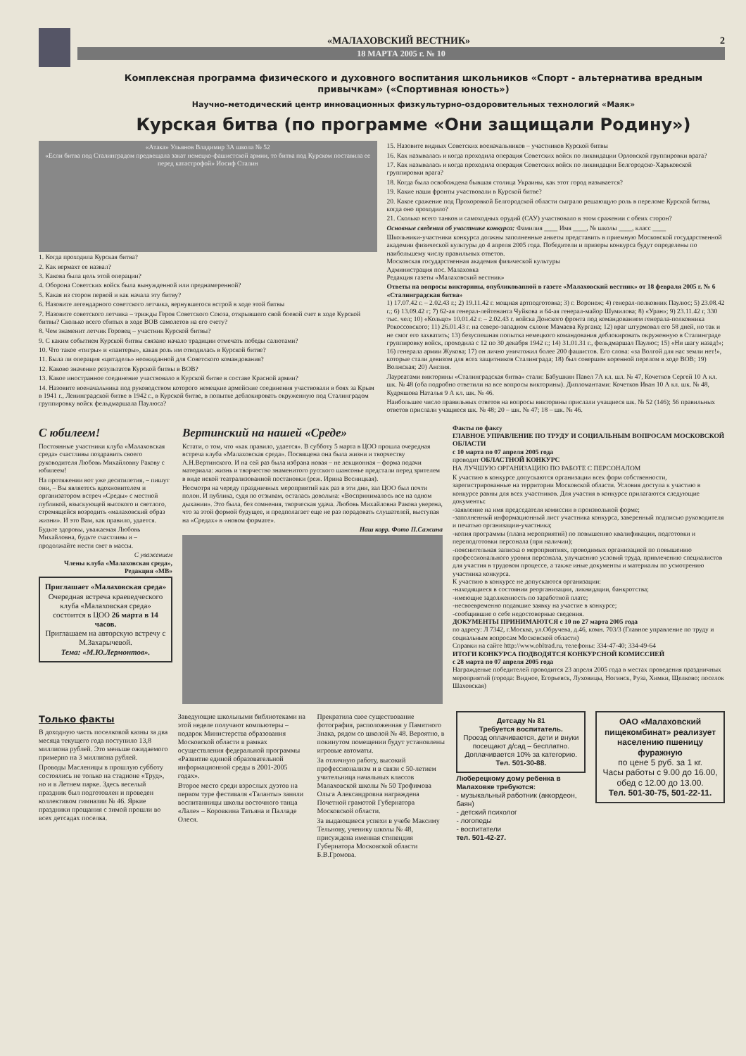«МАЛАХОВСКИЙ ВЕСТНИК» 2
18 МАРТА 2005 г. № 10
Комплексная программа физического и духовного воспитания школьников «Спорт - альтернатива вредным привычкам» («Спортивная юность»)
Научно-методический центр инновационных физкультурно-оздоровительных технологий «Маяк»
Курская битва (по программе «Они защищали Родину»)
«Атака» Ульянов Владимир 3А школа № 52
«Если битва под Сталинградом предвещала закат немецко-фашистской армии, то битва под Курском поставила ее перед катастрофой» Иосиф Сталин
1. Когда проходила Курская битва?
2. Как вермахт ее назвал?
3. Какова была цель этой операции?
4. Оборона Советских войск была вынужденной или преднамеренной?
5. Какая из сторон первой и как начала эту битву?
6. Назовите легендарного советского летчика, вернувшегося встрой в ходе этой битвы
7. Назовите советского летчика – трижды Героя Советского Союза, открывшего свой боевой счет в ходе Курской битвы? Сколько всего сбитых в ходе ВОВ самолетов на его счету?
8. Чем знаменит летчик Горовец – участник Курской битвы?
9. С каким событием Курской битвы связано начало традиции отмечать победы салютами?
10. Что такое «тигры» и «пантеры», какая роль им отводилась в Курской битве?
11. Была ли операция «цитадель» неожиданной для Советского командования?
12. Каково значение результатов Курской битвы в ВОВ?
13. Какое иностранное соединение участвовало в Курской битве в составе Красной армии?
14. Назовите военачальника под руководством которого немецкие армейские соединения участвовали в боях за Крым в 1941 г., Ленинградской битве в 1942 г., в Курской битве, в попытке деблокировать окруженную под Сталинградом группировку войск фельдмаршала Паулюса?
15. Назовите видных Советских военачальников – участников Курской битвы
16. Как называлась и когда проходила операция Советских войск по ликвидации Орловской группировки врага?
17. Как называлась и когда проходила операция Советских войск по ликвидации Белгородско-Харьковской группировки врага?
18. Когда была освобождена бывшая столица Украины, как этот город называется?
19. Какие наши фронты участвовали в Курской битве?
20. Какое сражение под Прохоровкой Белгородской области сыграло решающую роль в переломе Курской битвы, когда оно проходило?
21. Сколько всего танков и самоходных орудий (САУ) участвовало в этом сражении с обеих сторон?
Основные сведения об участнике конкурса: Фамилия ____ Имя ____, № школы ____, класс ____
Школьники-участники конкурса должны заполненные анкеты представить в приемную Московской государственной академии физической культуры до 4 апреля 2005 года. Победители и призеры конкурса будут определены по наибольшему числу правильных ответов.
Московская государственная академия физической культуры
Администрация пос. Малаховка
Редакция газеты «Малаховский вестник»
Ответы на вопросы викторины, опубликованной в газете «Малаховский вестник» от 18 февраля 2005 г. № 6 «Сталинградская битва»
1) 17.07.42 г. – 2.02.43 г.; 2) 19.11.42 г. мощная артподготовка; 3) г. Воронеж; 4) генерал-полковник Паулюс; 5) 23.08.42 г.; 6) 13.09.42 г; 7) 62-ая генерал-лейтенанта Чуйкова и 64-ая генерал-майор Шумилова; 8) «Уран»; 9) 23.11.42 г, 330 тыс. чел; 10) «Кольцо» 10.01.42 г. – 2.02.43 г. войска Донского фронта под командованием генерала-полковника Рокоссовского; 11) 26.01.43 г. на северо-западном склоне Мамаева Кургана; 12) враг штурмовал его 58 дней, но так и не смог его захватить; 13) безуспешная попытка немецкого командования деблокировать окруженную в Сталинграде группировку войск, проходила с 12 по 30 декабря 1942 г.; 14) 31.01.31 г., фельдмаршал Паулюс; 15) «Ни шагу назад!»; 16) генерала армии Жукова; 17) он лично уничтожил более 200 фашистов. Его слова: «за Волгой для нас земли нет!», которые стали девизом для всех защитников Сталинграда; 18) был совершен коренной перелом в ходе ВОВ; 19) Волжская; 20) Англия.
Лауреатами викторины «Сталинградская битва» стали: Бабушкин Павел 7А кл. шл. № 47, Кочетков Сергей 10 А кл. шк. № 48 (оба подробно ответили на все вопросы викторины). Дипломантами: Кочетков Иван 10 А кл. шк. № 48, Кудряшова Наталья 9 А кл. шк. № 46.
Наибольшее число правильных ответов на вопросы викторины прислали учащиеся шк. № 52 (146); 56 правильных ответов прислали учащиеся шк. № 48; 20 – шк. № 47; 18 – шк. № 46.
С юбилеем!
Постоянные участники клуба «Малаховская среда» счастливы поздравить своего руководителя Любовь Михайловну Ракову с юбилеем!
На протяжении вот уже десятилетия, – пишут они, – Вы являетесь вдохновителем и организатором встреч «Среды» с местной публикой, взыскующей высокого и светлого, стремящейся возродить «малаховский образ жизни». И это Вам, как правило, удается.
Будьте здоровы, уважаемая Любовь Михайловна, будьте счастливы и – продолжайте нести свет в массы.
С уважением
Члены клуба «Малаховская среда», Редакция «МВ»
Приглашает «Малаховская среда»
Очередная встреча краеведческого клуба «Малаховская среда» состоится в ЦОО 26 марта в 14 часов.
Приглашаем на авторскую встречу с М.Захарычевой.
Тема: «М.Ю.Лермонтов».
Вертинский на нашей «Среде»
Кстати, о том, что «как правило, удается». В субботу 5 марта в ЦОО прошла очередная встреча клуба «Малаховская среда». Посвящена она была жизни и творчеству А.Н.Вертинского. И на сей раз была избрана новая – не лекционная – форма подачи материала: жизнь и творчество знаменитого русского шансонье предстали перед зрителем в виде некой театрализованной постановки (реж. Ирина Весницкая).
Несмотря на череду праздничных мероприятий как раз в эти дни, зал ЦОО был почти полон. И публика, судя по отзывам, осталась довольна: «Воспринималось все на одном дыхании». Это была, без сомнения, творческая удача. Любовь Михайловна Ракова уверена, что за этой формой будущее, и предполагает еще не раз порадовать слушателей, выступая на «Средах» в «новом формате».
Наш корр. Фото П.Сажина
Факты по факсу
ГЛАВНОЕ УПРАВЛЕНИЕ ПО ТРУДУ И СОЦИАЛЬНЫМ ВОПРОСАМ МОСКОВСКОЙ ОБЛАСТИ
с 10 марта по 07 апреля 2005 года
проводит ОБЛАСТНОЙ КОНКУРС
НА ЛУЧШУЮ ОРГАНИЗАЦИЮ ПО РАБОТЕ С ПЕРСОНАЛОМ
К участию в конкурсе допускаются организации всех форм собственности, зарегистрированные на территории Московской области. Условия доступа к участию в конкурсе равны для всех участников. Для участия в конкурсе прилагаются следующие документы:
-заявление на имя председателя комиссии в произвольной форме;
-заполненный информационный лист участника конкурса, заверенный подписью руководителя и печатью организации-участника;
-копия программы (плана мероприятий) по повышению квалификации, подготовки и переподготовки персонала (при наличии);
-пояснительная записка о мероприятиях, проводимых организацией по повышению профессионального уровня персонала, улучшению условий труда, привлечению специалистов для участия в трудовом процессе, а также иные документы и материалы по усмотрению участника конкурса.
К участию в конкурсе не допускаются организации:
-находящиеся в состоянии реорганизации, ликвидации, банкротства;
-имеющие задолженность по заработной плате;
-несвоевременно подавшие заявку на участие в конкурсе;
-сообщившие о себе недостоверные сведения.
ДОКУМЕНТЫ ПРИНИМАЮТСЯ с 10 по 27 марта 2005 года
по адресу: Л 7342, г.Москва, ул.Обручева, д.46, комн. 703/3 (Главное управление по труду и социальным вопросам Московской области)
Справки на сайте http://www.obltrad.ru, телефоны: 334-47-40; 334-49-64
ИТОГИ КОНКУРСА ПОДВОДЯТСЯ КОНКУРСНОЙ КОМИССИЕЙ
с 28 марта по 07 апреля 2005 года
Награжденые победителей проводится 23 апреля 2005 года в местах проведения праздничных мероприятий (города: Видное, Егорьевск, Луховицы, Ногинск, Руза, Химки, Щелково; поселок Шаховская)
Только факты
В доходную часть поселковой казны за два месяца текущего года поступило 13,8 миллиона рублей. Это меньше ожидаемого примерно на 3 миллиона рублей.
Проводы Масленицы в прошлую субботу состоялись не только на стадионе «Труд», но и в Летнем парке. Здесь веселый праздник был подготовлен и проведен коллективом гимназии № 46. Яркие праздники прощания с зимой прошли во всех детсадах поселка.
Заведующие школьными библиотеками на этой неделе получают компьютеры – подарок Министерства образования Московской области в рамках осуществления федеральной программы «Развитие единой образовательной информационной среды в 2001-2005 годах».
Второе место среди взрослых дуэтов на первом туре фестиваля «Таланты» заняли воспитанницы школы восточного танца «Лале» – Коровкина Татьяна и Палладе Олеся.
Прекратила свое существование фотография, расположенная у Памятного Знака, рядом со школой № 48. Вероятно, в покинутом помещении будут установлены игровые автоматы.
За отличную работу, высокий профессионализм и в связи с 50-летием учительница начальных классов Малаховской школы № 50 Трофимова Ольга Александровна награждена Почетной грамотой Губернатора Московской области.
За выдающиеся успехи в учебе Максиму Тельнову, ученику школы № 48, присуждена именная стипендия Губернатора Московской области Б.В.Громова.
Детсаду № 81
Требуется воспитатель.
Проезд оплачивается, дети и внуки посещают д/сад – бесплатно. Доплачивается 10% за категорию.
Тел. 501-30-88.
Люберецкому дому ребенка в Малаховке требуются:
- музыкальный работник (аккордеон, баян)
- детский психолог
- логопеды
- воспитатели
тел. 501-42-27.
ОАО «Малаховский пищекомбинат» реализует населению пшеницу фуражную
по цене 5 руб. за 1 кг.
Часы работы с 9.00 до 16.00, обед с 12.00 до 13.00.
Тел. 501-30-75, 501-22-11.